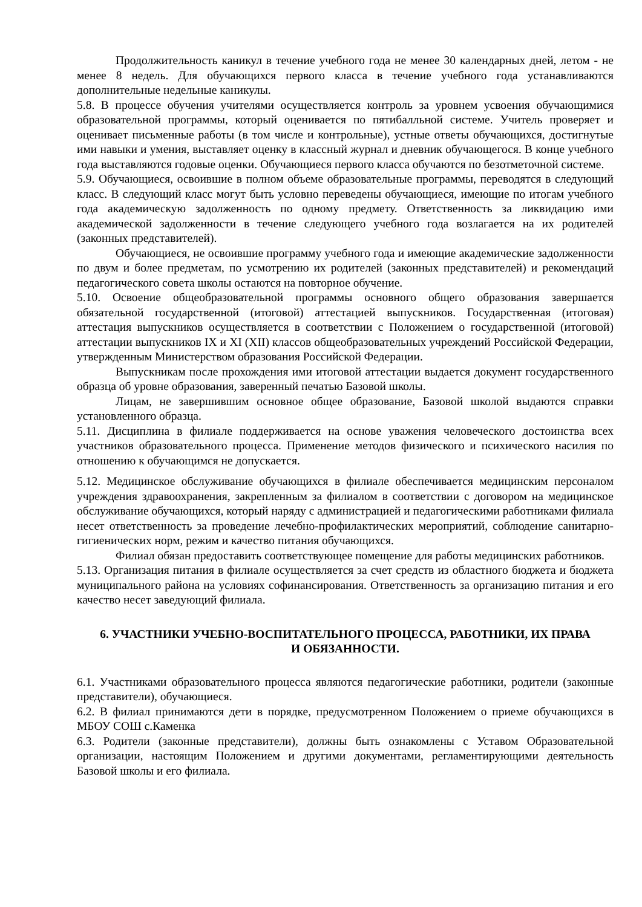Продолжительность каникул в течение учебного года не менее 30 календарных дней, летом - не менее 8 недель. Для обучающихся первого класса в течение учебного года устанавливаются дополнительные недельные каникулы.
5.8. В процессе обучения учителями осуществляется контроль за уровнем усвоения обучающимися образовательной программы, который оценивается по пятибалльной системе. Учитель проверяет и оценивает письменные работы (в том числе и контрольные), устные ответы обучающихся, достигнутые ими навыки и умения, выставляет оценку в классный журнал и дневник обучающегося. В конце учебного года выставляются годовые оценки. Обучающиеся первого класса обучаются по безотметочной системе.
5.9. Обучающиеся, освоившие в полном объеме образовательные программы, переводятся в следующий класс. В следующий класс могут быть условно переведены обучающиеся, имеющие по итогам учебного года академическую задолженность по одному предмету. Ответственность за ликвидацию ими академической задолженности в течение следующего учебного года возлагается на их родителей (законных представителей).
Обучающиеся, не освоившие программу учебного года и имеющие академические задолженности по двум и более предметам, по усмотрению их родителей (законных представителей) и рекомендаций педагогического совета школы остаются на повторное обучение.
5.10. Освоение общеобразовательной программы основного общего образования завершается обязательной государственной (итоговой) аттестацией выпускников. Государственная (итоговая) аттестация выпускников осуществляется в соответствии с Положением о государственной (итоговой) аттестации выпускников IX и XI (XII) классов общеобразовательных учреждений Российской Федерации, утвержденным Министерством образования Российской Федерации.
Выпускникам после прохождения ими итоговой аттестации выдается документ государственного образца об уровне образования, заверенный печатью Базовой школы.
Лицам, не завершившим основное общее образование, Базовой школой выдаются справки установленного образца.
5.11. Дисциплина в филиале поддерживается на основе уважения человеческого достоинства всех участников образовательного процесса. Применение методов физического и психического насилия по отношению к обучающимся не допускается.
5.12. Медицинское обслуживание обучающихся в филиале обеспечивается медицинским персоналом учреждения здравоохранения, закрепленным за филиалом в соответствии с договором на медицинское обслуживание обучающихся, который наряду с администрацией и педагогическими работниками филиала несет ответственность за проведение лечебно-профилактических мероприятий, соблюдение санитарно-гигиенических норм, режим и качество питания обучающихся.
Филиал обязан предоставить соответствующее помещение для работы медицинских работников.
5.13. Организация питания в филиале осуществляется за счет средств из областного бюджета и бюджета муниципального района на условиях софинансирования. Ответственность за организацию питания и его качество несет заведующий филиала.
6. УЧАСТНИКИ УЧЕБНО-ВОСПИТАТЕЛЬНОГО ПРОЦЕССА, РАБОТНИКИ, ИХ ПРАВА И ОБЯЗАННОСТИ.
6.1. Участниками образовательного процесса являются педагогические работники, родители (законные представители), обучающиеся.
6.2. В филиал принимаются дети в порядке, предусмотренном Положением о приеме обучающихся в МБОУ СОШ с.Каменка
6.3. Родители (законные представители), должны быть ознакомлены с Уставом Образовательной организации, настоящим Положением и другими документами, регламентирующими деятельность Базовой школы и его филиала.